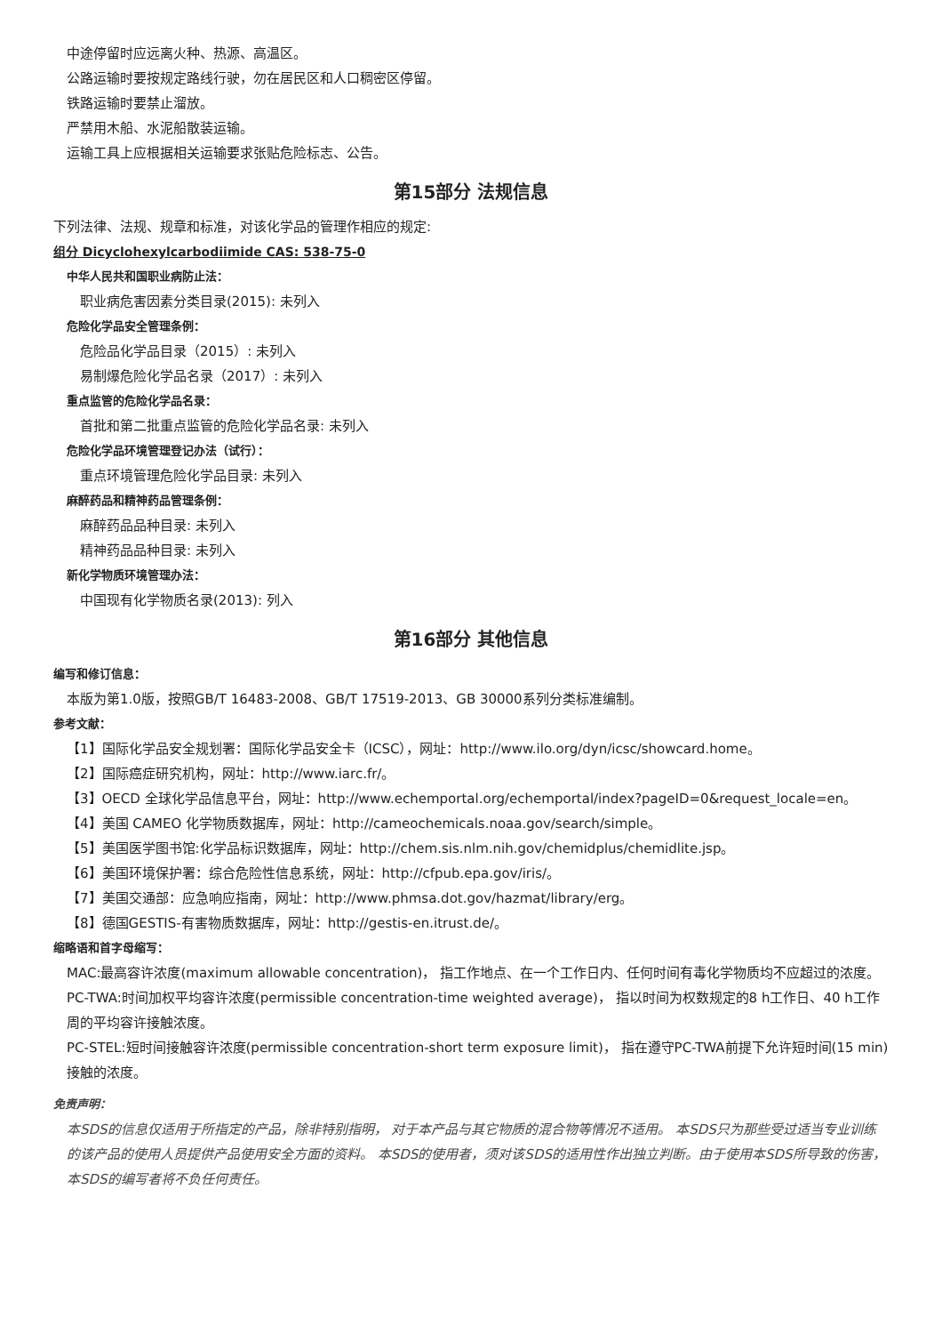中途停留时应远离火种、热源、高温区。
公路运输时要按规定路线行驶，勿在居民区和人口稠密区停留。
铁路运输时要禁止溜放。
严禁用木船、水泥船散装运输。
运输工具上应根据相关运输要求张贴危险标志、公告。
第15部分 法规信息
下列法律、法规、规章和标准，对该化学品的管理作相应的规定:
组分 Dicyclohexylcarbodiimide CAS: 538-75-0
中华人民共和国职业病防止法：
职业病危害因素分类目录(2015): 未列入
危险化学品安全管理条例：
危险品化学品目录（2015）: 未列入
易制爆危险化学品名录（2017）: 未列入
重点监管的危险化学品名录：
首批和第二批重点监管的危险化学品名录: 未列入
危险化学品环境管理登记办法（试行）：
重点环境管理危险化学品目录: 未列入
麻醉药品和精神药品管理条例：
麻醉药品品种目录: 未列入
精神药品品种目录: 未列入
新化学物质环境管理办法：
中国现有化学物质名录(2013): 列入
第16部分 其他信息
编写和修订信息：
本版为第1.0版，按照GB/T 16483-2008、GB/T 17519-2013、GB 30000系列分类标准编制。
参考文献：
【1】国际化学品安全规划署：国际化学品安全卡（ICSC），网址：http://www.ilo.org/dyn/icsc/showcard.home。
【2】国际癌症研究机构，网址：http://www.iarc.fr/。
【3】OECD 全球化学品信息平台，网址：http://www.echemportal.org/echemportal/index?pageID=0&request_locale=en。
【4】美国 CAMEO 化学物质数据库，网址：http://cameochemicals.noaa.gov/search/simple。
【5】美国医学图书馆:化学品标识数据库，网址：http://chem.sis.nlm.nih.gov/chemidplus/chemidlite.jsp。
【6】美国环境保护署：综合危险性信息系统，网址：http://cfpub.epa.gov/iris/。
【7】美国交通部：应急响应指南，网址：http://www.phmsa.dot.gov/hazmat/library/erg。
【8】德国GESTIS-有害物质数据库，网址：http://gestis-en.itrust.de/。
缩略语和首字母缩写：
MAC:最高容许浓度(maximum allowable concentration)， 指工作地点、在一个工作日内、任何时间有毒化学物质均不应超过的浓度。
PC-TWA:时间加权平均容许浓度(permissible concentration-time weighted average)， 指以时间为权数规定的8 h工作日、40 h工作周的平均容许接触浓度。
PC-STEL:短时间接触容许浓度(permissible concentration-short term exposure limit)， 指在遵守PC-TWA前提下允许短时间(15 min)接触的浓度。
免责声明：
本SDS的信息仅适用于所指定的产品，除非特别指明， 对于本产品与其它物质的混合物等情况不适用。 本SDS只为那些受过适当专业训练的该产品的使用人员提供产品使用安全方面的资料。 本SDS的使用者，须对该SDS的适用性作出独立判断。由于使用本SDS所导致的伤害，本SDS的编写者将不负任何责任。